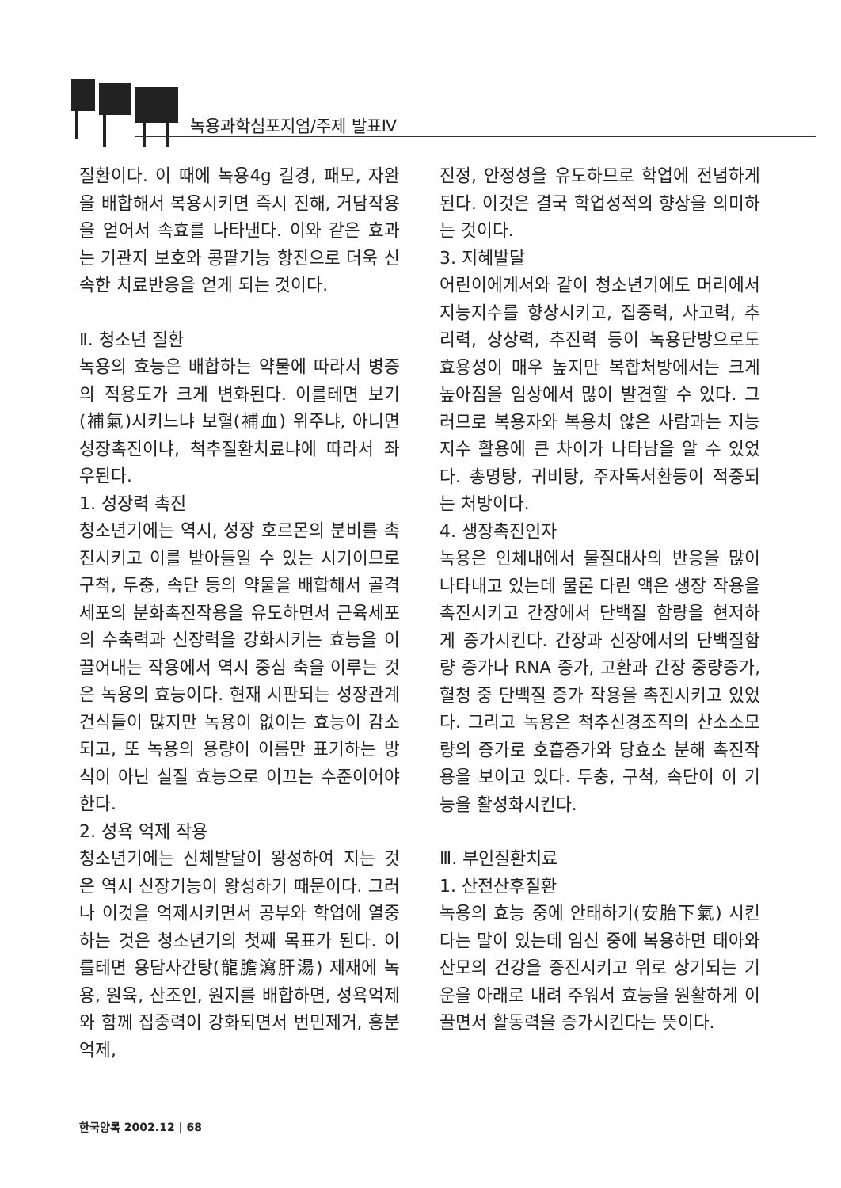녹용과학심포지엄/주제 발표Ⅳ
질환이다. 이 때에 녹용4g 길경, 패모, 자완을 배합해서 복용시키면 즉시 진해, 거담작용을 얻어서 속효를 나타낸다. 이와 같은 효과는 기관지 보호와 콩팥기능 항진으로 더욱 신속한 치료반응을 얻게 되는 것이다.
Ⅱ. 청소년 질환
녹용의 효능은 배합하는 약물에 따라서 병증의 적용도가 크게 변화된다. 이를테면 보기(補氣)시키느냐 보혈(補血) 위주냐, 아니면 성장촉진이냐, 척추질환치료냐에 따라서 좌우된다.
1. 성장력 촉진
청소년기에는 역시, 성장 호르몬의 분비를 촉진시키고 이를 받아들일 수 있는 시기이므로 구척, 두충, 속단 등의 약물을 배합해서 골격 세포의 분화촉진작용을 유도하면서 근육세포의 수축력과 신장력을 강화시키는 효능을 이끌어내는 작용에서 역시 중심 축을 이루는 것은 녹용의 효능이다. 현재 시판되는 성장관계 건식들이 많지만 녹용이 없이는 효능이 감소되고, 또 녹용의 용량이 이름만 표기하는 방식이 아닌 실질 효능으로 이끄는 수준이어야 한다.
2. 성욕 억제 작용
청소년기에는 신체발달이 왕성하여 지는 것은 역시 신장기능이 왕성하기 때문이다. 그러나 이것을 억제시키면서 공부와 학업에 열중하는 것은 청소년기의 첫째 목표가 된다. 이를테면 용담사간탕(龍膽瀉肝湯) 제재에 녹용, 원육, 산조인, 원지를 배합하면, 성욕억제와 함께 집중력이 강화되면서 번민제거, 흥분억제,
진정, 안정성을 유도하므로 학업에 전념하게 된다. 이것은 결국 학업성적의 향상을 의미하는 것이다.
3. 지혜발달
어린이에게서와 같이 청소년기에도 머리에서 지능지수를 향상시키고, 집중력, 사고력, 추리력, 상상력, 추진력 등이 녹용단방으로도 효용성이 매우 높지만 복합처방에서는 크게 높아짐을 임상에서 많이 발견할 수 있다. 그러므로 복용자와 복용치 않은 사람과는 지능지수 활용에 큰 차이가 나타남을 알 수 있었다. 총명탕, 귀비탕, 주자독서환등이 적중되는 처방이다.
4. 생장촉진인자
녹용은 인체내에서 물질대사의 반응을 많이 나타내고 있는데 물론 다린 액은 생장 작용을 촉진시키고 간장에서 단백질 함량을 현저하게 증가시킨다. 간장과 신장에서의 단백질함량 증가나 RNA 증가, 고환과 간장 중량증가, 혈청 중 단백질 증가 작용을 촉진시키고 있었다. 그리고 녹용은 척추신경조직의 산소소모량의 증가로 호흡증가와 당효소 분해 촉진작용을 보이고 있다. 두충, 구척, 속단이 이 기능을 활성화시킨다.
Ⅲ. 부인질환치료
1. 산전산후질환
녹용의 효능 중에 안태하기(安胎下氣) 시킨다는 말이 있는데 임신 중에 복용하면 태아와 산모의 건강을 증진시키고 위로 상기되는 기운을 아래로 내려 주워서 효능을 원활하게 이끌면서 활동력을 증가시킨다는 뜻이다.
한국양록 2002.12 | 68